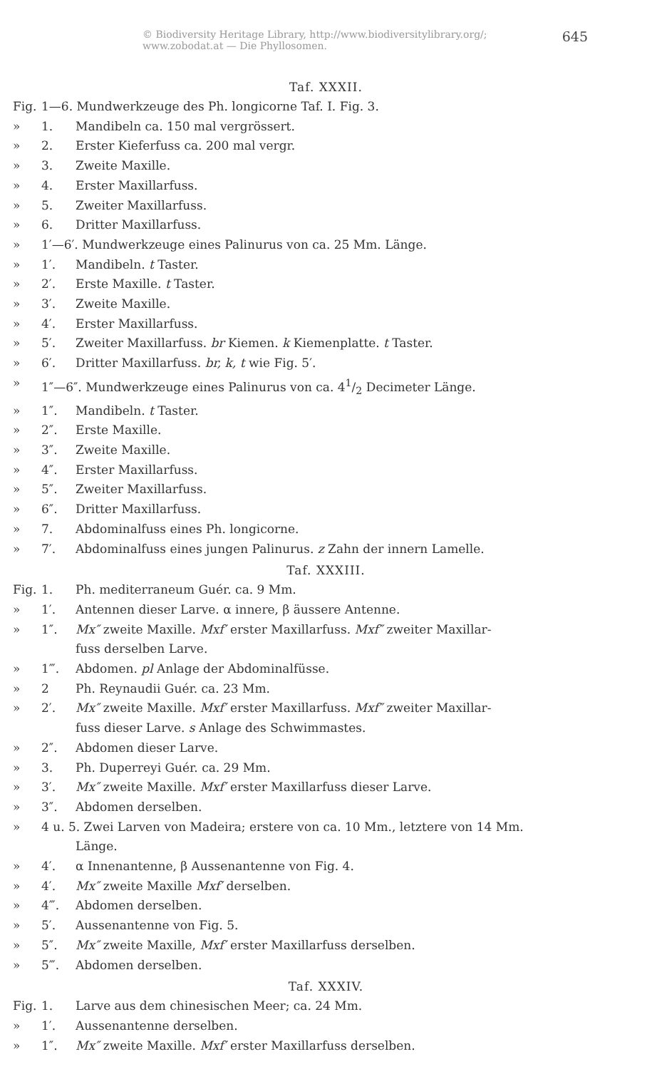© Biodiversity Heritage Library, http://www.biodiversitylibrary.org/; www.zobodat.at — Die Phyllosomen. 645
Taf. XXXII.
Fig. 1—6. Mundwerkzeuge des Ph. longicorne Taf. I. Fig. 3.
» 1. Mandibeln ca. 150 mal vergrössert.
» 2. Erster Kieferfuss ca. 200 mal vergr.
» 3. Zweite Maxille.
» 4. Erster Maxillarfuss.
» 5. Zweiter Maxillarfuss.
» 6. Dritter Maxillarfuss.
» 1′—6′. Mundwerkzeuge eines Palinurus von ca. 25 Mm. Länge.
» 1′. Mandibeln. t Taster.
» 2′. Erste Maxille. t Taster.
» 3′. Zweite Maxille.
» 4′. Erster Maxillarfuss.
» 5′. Zweiter Maxillarfuss. br Kiemen. k Kiemenplatte. t Taster.
» 6′. Dritter Maxillarfuss. br, k, t wie Fig. 5′.
» 1″—6″. Mundwerkzeuge eines Palinurus von ca. 41/2 Decimeter Länge.
» 1″. Mandibeln. t Taster.
» 2″. Erste Maxille.
» 3″. Zweite Maxille.
» 4″. Erster Maxillarfuss.
» 5″. Zweiter Maxillarfuss.
» 6″. Dritter Maxillarfuss.
» 7. Abdominalfuss eines Ph. longicorne.
» 7′. Abdominalfuss eines jungen Palinurus. z Zahn der innern Lamelle.
Taf. XXXIII.
Fig. 1. Ph. mediterraneum Guér. ca. 9 Mm.
» 1′. Antennen dieser Larve. α innere, β äussere Antenne.
» 1″. Mx″ zweite Maxille. Mxf′ erster Maxillarfuss. Mxf″ zweiter Maxillar-
fuss derselben Larve.
» 1‴. Abdomen. pl Anlage der Abdominalfüsse.
» 2 Ph. Reynaudii Guér. ca. 23 Mm.
» 2′. Mx″ zweite Maxille. Mxf′ erster Maxillarfuss. Mxf″ zweiter Maxillar-
fuss dieser Larve. s Anlage des Schwimmastes.
» 2″. Abdomen dieser Larve.
» 3. Ph. Duperreyi Guér. ca. 29 Mm.
» 3′. Mx″ zweite Maxille. Mxf′ erster Maxillarfuss dieser Larve.
» 3″. Abdomen derselben.
» 4 u. 5. Zwei Larven von Madeira; erstere von ca. 10 Mm., letztere von 14 Mm.
Länge.
» 4′. α Innenantenne, β Aussenantenne von Fig. 4.
» 4′. Mx″ zweite Maxille Mxf′ derselben.
» 4‴. Abdomen derselben.
» 5′. Aussenantenne von Fig. 5.
» 5″. Mx″ zweite Maxille, Mxf′ erster Maxillarfuss derselben.
» 5‴. Abdomen derselben.
Taf. XXXIV.
Fig. 1. Larve aus dem chinesischen Meer; ca. 24 Mm.
» 1′. Aussenantenne derselben.
» 1″. Mx″ zweite Maxille. Mxf′ erster Maxillarfuss derselben.